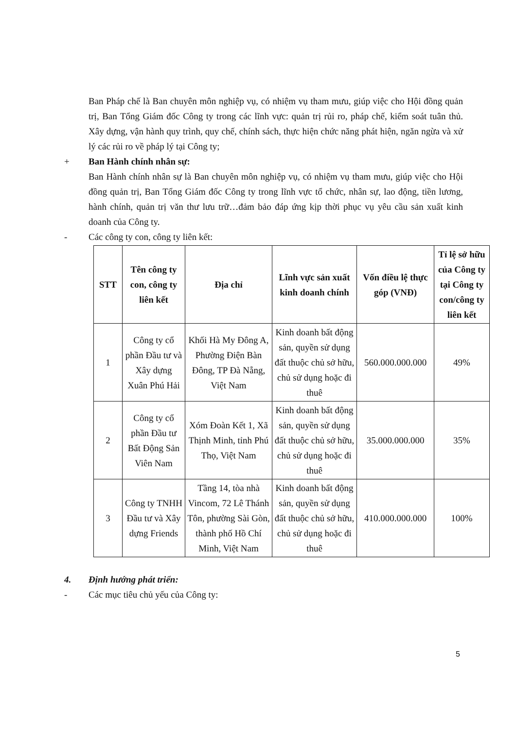Ban Pháp chế là Ban chuyên môn nghiệp vụ, có nhiệm vụ tham mưu, giúp việc cho Hội đồng quản trị, Ban Tổng Giám đốc Công ty trong các lĩnh vực: quản trị rủi ro, pháp chế, kiểm soát tuân thủ. Xây dựng, vận hành quy trình, quy chế, chính sách, thực hiện chức năng phát hiện, ngăn ngừa và xử lý các rủi ro về pháp lý tại Công ty;
+ Ban Hành chính nhân sự:
Ban Hành chính nhân sự là Ban chuyên môn nghiệp vụ, có nhiệm vụ tham mưu, giúp việc cho Hội đồng quản trị, Ban Tổng Giám đốc Công ty trong lĩnh vực tổ chức, nhân sự, lao động, tiền lương, hành chính, quản trị văn thư lưu trữ…đảm bảo đáp ứng kịp thời phục vụ yêu cầu sản xuất kinh doanh của Công ty.
- Các công ty con, công ty liên kết:
| STT | Tên công ty con, công ty liên kết | Địa chỉ | Lĩnh vực sản xuất kinh doanh chính | Vốn điều lệ thực góp (VNĐ) | Tỉ lệ sở hữu của Công ty tại Công ty con/công ty liên kết |
| --- | --- | --- | --- | --- | --- |
| 1 | Công ty cổ phần Đầu tư và Xây dựng Xuân Phú Hải | Khối Hà My Đông A, Phường Điện Bàn Đông, TP Đà Nẵng, Việt Nam | Kinh doanh bất động sản, quyền sử dụng đất thuộc chủ sở hữu, chủ sử dụng hoặc đi thuê | 560.000.000.000 | 49% |
| 2 | Công ty cổ phần Đầu tư Bất Động Sản Viên Nam | Xóm Đoàn Kết 1, Xã Thịnh Minh, tỉnh Phú Thọ, Việt Nam | Kinh doanh bất động sản, quyền sử dụng đất thuộc chủ sở hữu, chủ sử dụng hoặc đi thuê | 35.000.000.000 | 35% |
| 3 | Công ty TNHH Đầu tư và Xây dựng Friends | Tầng 14, tòa nhà Vincom, 72 Lê Thánh Tôn, phường Sài Gòn, thành phố Hồ Chí Minh, Việt Nam | Kinh doanh bất động sản, quyền sử dụng đất thuộc chủ sở hữu, chủ sử dụng hoặc đi thuê | 410.000.000.000 | 100% |
4. Định hướng phát triển:
- Các mục tiêu chủ yếu của Công ty:
5